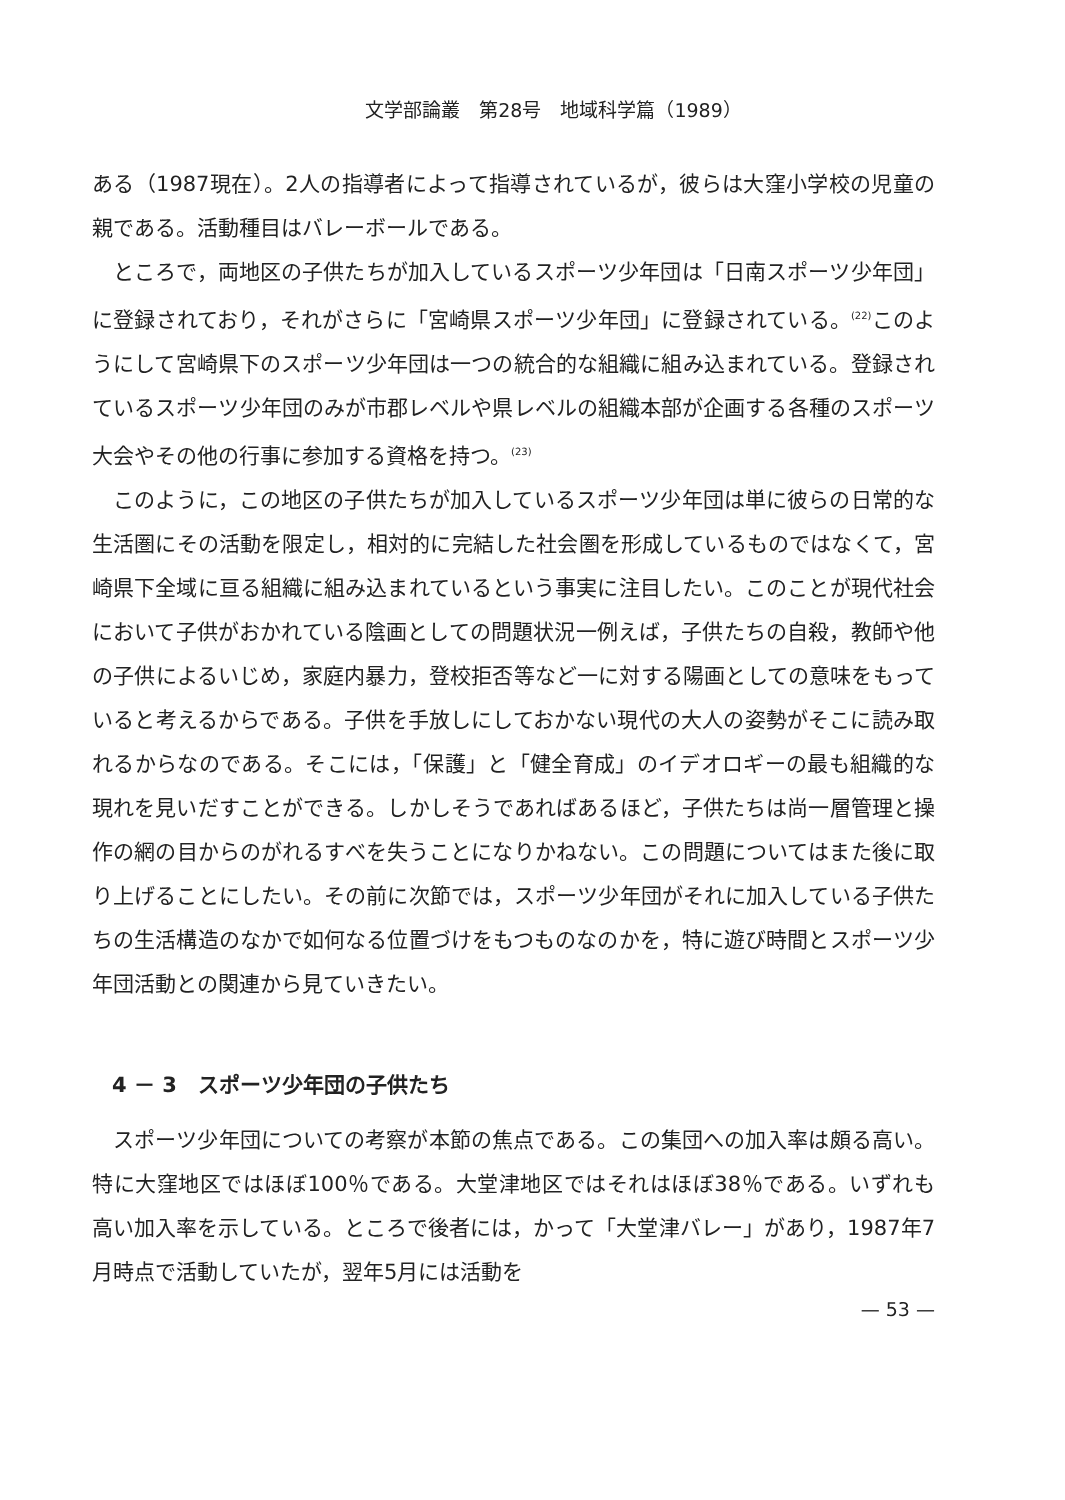文学部論叢　第28号　地域科学篇（1989）
ある（1987現在）。2人の指導者によって指導されているが，彼らは大窪小学校の児童の親である。活動種目はバレーボールである。
ところで，両地区の子供たちが加入しているスポーツ少年団は「日南スポーツ少年団」に登録されており，それがさらに「宮崎県スポーツ少年団」に登録されている。<sup>(22)</sup>このようにして宮崎県下のスポーツ少年団は一つの統合的な組織に組み込まれている。登録されているスポーツ少年団のみが市郡レベルや県レベルの組織本部が企画する各種のスポーツ大会やその他の行事に参加する資格を持つ。<sup>(23)</sup>
このように，この地区の子供たちが加入しているスポーツ少年団は単に彼らの日常的な生活圏にその活動を限定し，相対的に完結した社会圏を形成しているものではなくて，宮崎県下全域に亘る組織に組み込まれているという事実に注目したい。このことが現代社会において子供がおかれている陰画としての問題状況一例えば，子供たちの自殺，教師や他の子供によるいじめ，家庭内暴力，登校拒否等など一に対する陽画としての意味をもっていると考えるからである。子供を手放しにしておかない現代の大人の姿勢がそこに読み取れるからなのである。そこには，「保護」と「健全育成」のイデオロギーの最も組織的な現れを見いだすことができる。しかしそうであればあるほど，子供たちは尚一層管理と操作の網の目からのがれるすべを失うことになりかねない。この問題についてはまた後に取り上げることにしたい。その前に次節では，スポーツ少年団がそれに加入している子供たちの生活構造のなかで如何なる位置づけをもつものなのかを，特に遊び時間とスポーツ少年団活動との関連から見ていきたい。
4 － 3　スポーツ少年団の子供たち
スポーツ少年団についての考察が本節の焦点である。この集団への加入率は頗る高い。特に大窪地区ではほぼ100％である。大堂津地区ではそれはほぼ38％である。いずれも高い加入率を示している。ところで後者には，かって「大堂津バレー」があり，1987年7月時点で活動していたが，翌年5月には活動を
— 53 —